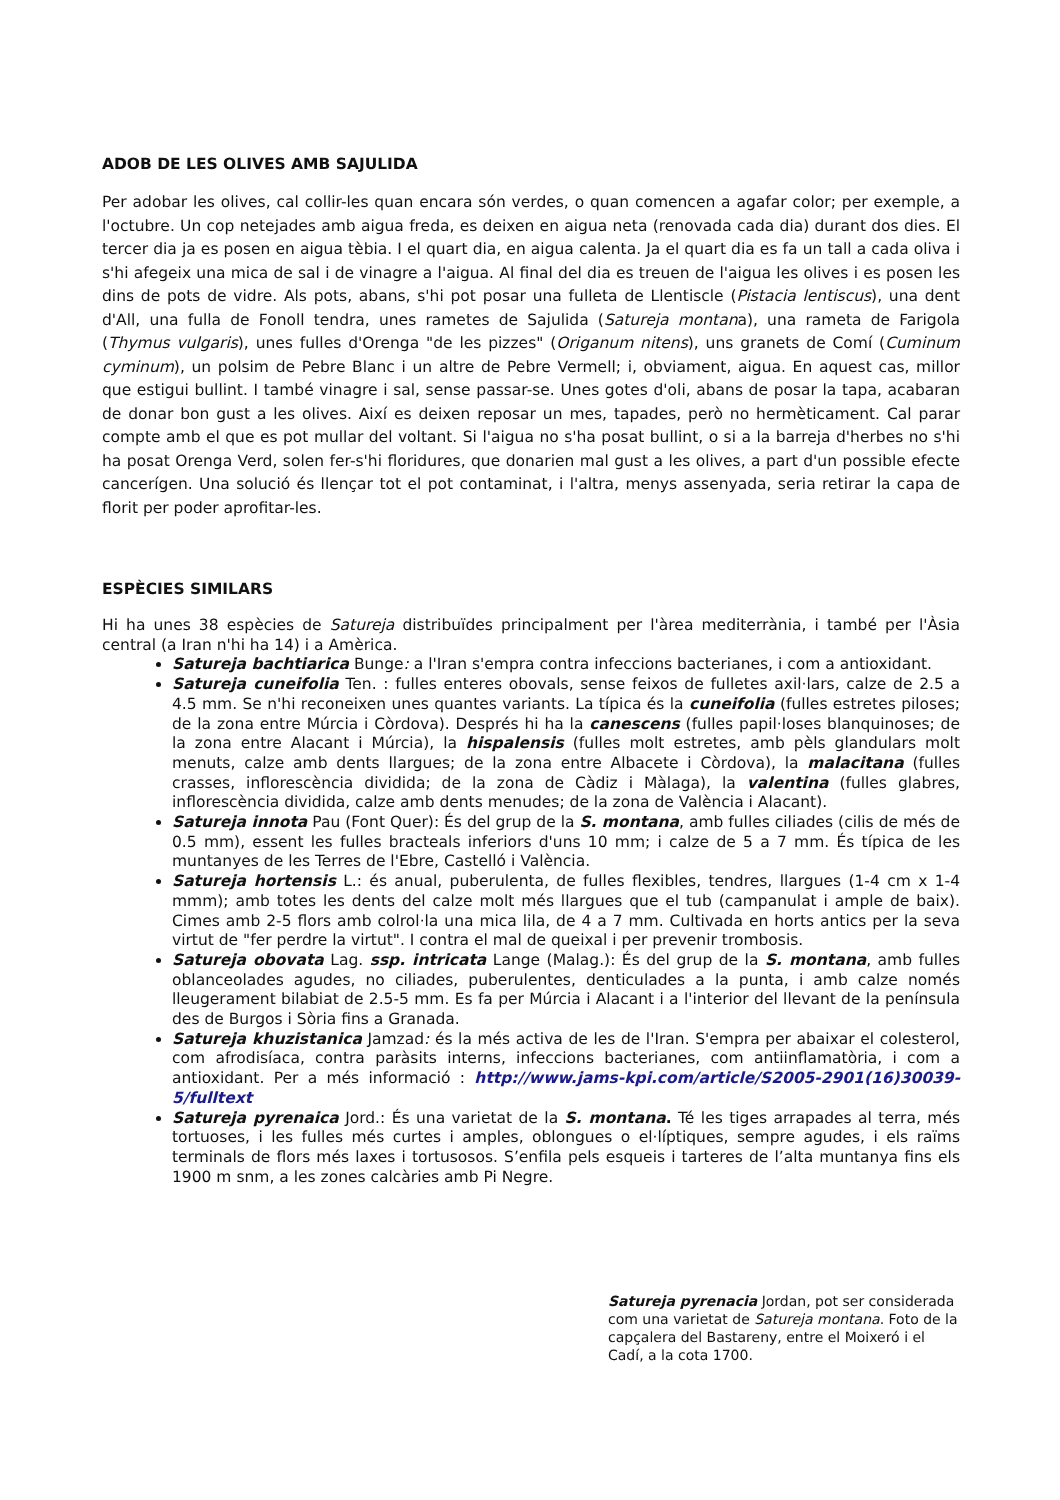ADOB DE LES OLIVES AMB SAJULIDA
Per adobar les olives, cal collir-les quan encara són verdes, o quan comencen a agafar color; per exemple, a l'octubre. Un cop netejades amb aigua freda, es deixen en aigua neta (renovada cada dia) durant dos dies. El tercer dia ja es posen en aigua tèbia. I el quart dia, en aigua calenta. Ja el quart dia es fa un tall a cada oliva i s'hi afegeix una mica de sal i de vinagre a l'aigua. Al final del dia es treuen de l'aigua les olives i es posen les dins de pots de vidre. Als pots, abans, s'hi pot posar una fulleta de Llentiscle (Pistacia lentiscus), una dent d'All, una fulla de Fonoll tendra, unes rametes de Sajulida (Satureja montana), una rameta de Farigola (Thymus vulgaris), unes fulles d'Orenga "de les pizzes" (Origanum nitens), uns granets de Comí (Cuminum cyminum), un polsim de Pebre Blanc i un altre de Pebre Vermell; i, obviament, aigua. En aquest cas, millor que estigui bullint. I també vinagre i sal, sense passar-se. Unes gotes d'oli, abans de posar la tapa, acabaran de donar bon gust a les olives. Així es deixen reposar un mes, tapades, però no hermèticament. Cal parar compte amb el que es pot mullar del voltant. Si l'aigua no s'ha posat bullint, o si a la barreja d'herbes no s'hi ha posat Orenga Verd, solen fer-s'hi floridures, que donarien mal gust a les olives, a part d'un possible efecte cancerígen. Una solució és llençar tot el pot contaminat, i l'altra, menys assenyada, seria retirar la capa de florit per poder aprofitar-les.
ESPÈCIES SIMILARS
Hi ha unes 38 espècies de Satureja distribuïdes principalment per l'àrea mediterrània, i també per l'Àsia central (a Iran n'hi ha 14) i a Amèrica.
Satureja bachtiarica Bunge: a l'Iran s'empra contra infeccions bacterianes, i com a antioxidant.
Satureja cuneifolia Ten. : fulles enteres obovals, sense feixos de fulletes axil·lars, calze de 2.5 a 4.5 mm. Se n'hi reconeixen unes quantes variants. La típica és la cuneifolia (fulles estretes piloses; de la zona entre Múrcia i Còrdova). Després hi ha la canescens (fulles papil·loses blanquinoses; de la zona entre Alacant i Múrcia), la hispalensis (fulles molt estretes, amb pèls glandulars molt menuts, calze amb dents llargues; de la zona entre Albacete i Còrdova), la malacitana (fulles crasses, inflorescència dividida; de la zona de Càdiz i Màlaga), la valentina (fulles glabres, inflorescència dividida, calze amb dents menudes; de la zona de València i Alacant).
Satureja innota Pau (Font Quer): És del grup de la S. montana, amb fulles ciliades (cilis de més de 0.5 mm), essent les fulles bracteals inferiors d'uns 10 mm; i calze de 5 a 7 mm. És típica de les muntanyes de les Terres de l'Ebre, Castelló i València.
Satureja hortensis L.: és anual, puberulenta, de fulles flexibles, tendres, llargues (1-4 cm x 1-4 mmm); amb totes les dents del calze molt més llargues que el tub (campanulat i ample de baix). Cimes amb 2-5 flors amb colrol·la una mica lila, de 4 a 7 mm. Cultivada en horts antics per la seva virtut de "fer perdre la virtut". I contra el mal de queixal i per prevenir trombosis.
Satureja obovata Lag. ssp. intricata Lange (Malag.): És del grup de la S. montana, amb fulles oblanceolades agudes, no ciliades, puberulentes, denticulades a la punta, i amb calze només lleugerament bilabiat de 2.5-5 mm. Es fa per Múrcia i Alacant i a l'interior del llevant de la península des de Burgos i Sòria fins a Granada.
Satureja khuzistanica Jamzad: és la més activa de les de l'Iran. S'empra per abaixar el colesterol, com afrodisíaca, contra paràsits interns, infeccions bacterianes, com antiinflamatòria, i com a antioxidant. Per a més informació : http://www.jams-kpi.com/article/S2005-2901(16)30039-5/fulltext
Satureja pyrenaica Jord.: És una varietat de la S. montana. Té les tiges arrapades al terra, més tortuoses, i les fulles més curtes i amples, oblongues o el·líptiques, sempre agudes, i els raïms terminals de flors més laxes i tortusosos. S’enfila pels esqueis i tarteres de l’alta muntanya fins els 1900 m snm, a les zones calcàries amb Pi Negre.
Satureja pyrenacia Jordan, pot ser considerada com una varietat de Satureja montana. Foto de la capçalera del Bastareny, entre el Moixeró i el Cadí, a la cota 1700.